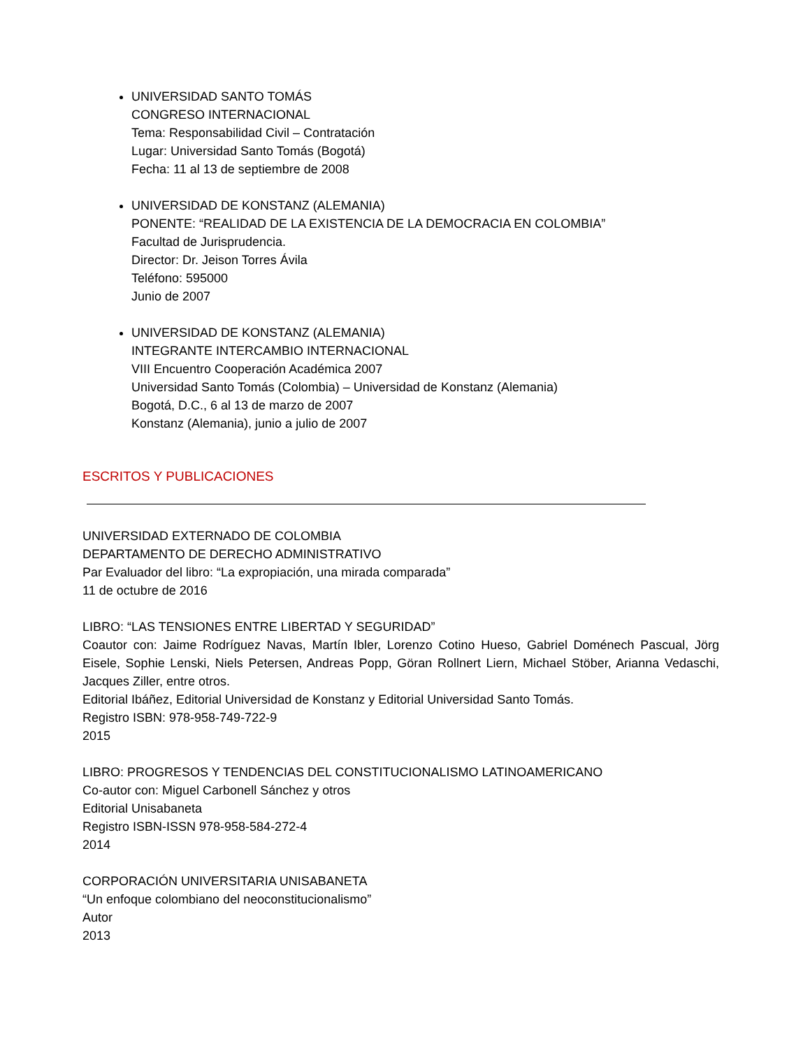UNIVERSIDAD SANTO TOMÁS
CONGRESO INTERNACIONAL
Tema: Responsabilidad Civil – Contratación
Lugar: Universidad Santo Tomás (Bogotá)
Fecha: 11 al 13 de septiembre de 2008
UNIVERSIDAD DE KONSTANZ (ALEMANIA)
PONENTE: “REALIDAD DE LA EXISTENCIA DE LA DEMOCRACIA EN COLOMBIA”
Facultad de Jurisprudencia.
Director: Dr. Jeison Torres Ávila
Teléfono: 595000
Junio de 2007
UNIVERSIDAD DE KONSTANZ (ALEMANIA)
INTEGRANTE INTERCAMBIO INTERNACIONAL
VIII Encuentro Cooperación Académica 2007
Universidad Santo Tomás (Colombia) – Universidad de Konstanz (Alemania)
Bogotá, D.C., 6 al 13 de marzo de 2007
Konstanz (Alemania), junio a julio de 2007
ESCRITOS Y PUBLICACIONES
UNIVERSIDAD EXTERNADO DE COLOMBIA
DEPARTAMENTO DE DERECHO ADMINISTRATIVO
Par Evaluador del libro: “La expropiación, una mirada comparada”
11 de octubre de 2016
LIBRO: “LAS TENSIONES ENTRE LIBERTAD Y SEGURIDAD”
Coautor con: Jaime Rodríguez Navas, Martín Ibler, Lorenzo Cotino Hueso, Gabriel Doménech Pascual, Jörg Eisele, Sophie Lenski, Niels Petersen, Andreas Popp, Göran Rollnert Liern, Michael Stöber, Arianna Vedaschi, Jacques Ziller, entre otros.
Editorial Ibáñez, Editorial Universidad de Konstanz y Editorial Universidad Santo Tomás.
Registro ISBN: 978-958-749-722-9
2015
LIBRO: PROGRESOS Y TENDENCIAS DEL CONSTITUCIONALISMO LATINOAMERICANO
Co-autor con: Miguel Carbonell Sánchez y otros
Editorial Unisabaneta
Registro ISBN-ISSN 978-958-584-272-4
2014
CORPORACIÓN UNIVERSITARIA UNISABANETA
“Un enfoque colombiano del neoconstitucionalismo”
Autor
2013